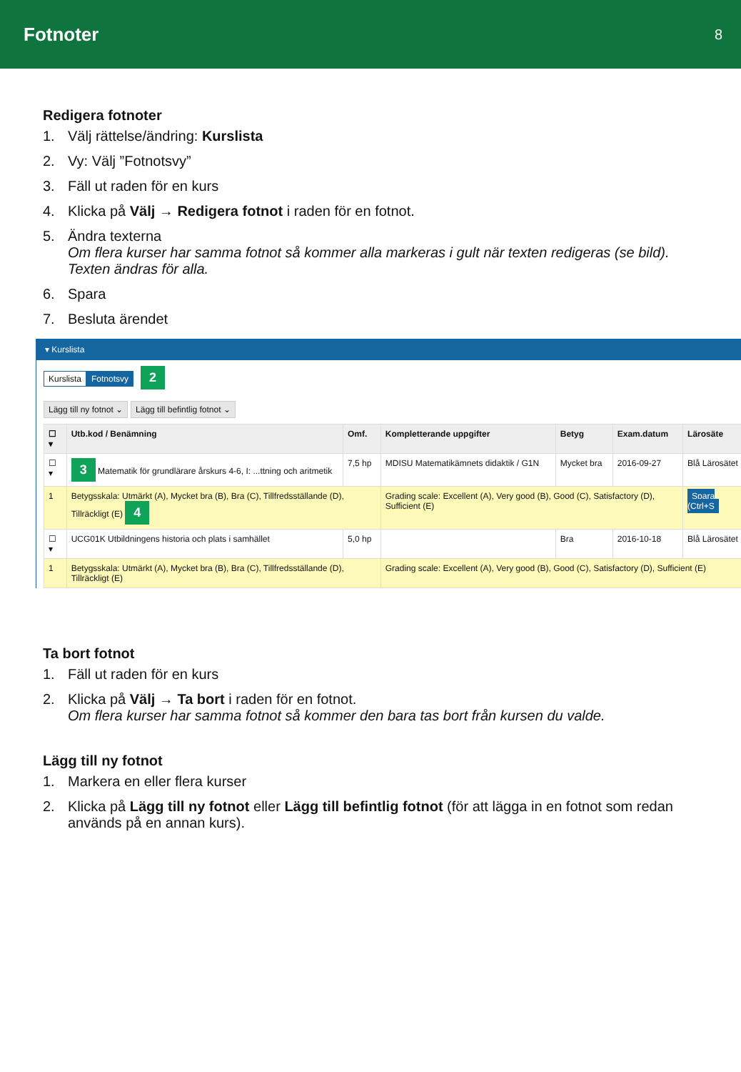Fotnoter
8
Redigera fotnoter
1. Välj rättelse/ändring: Kurslista
2. Vy: Välj ”Fotnotsvy”
3. Fäll ut raden för en kurs
4. Klicka på Välj → Redigera fotnot i raden för en fotnot.
5. Ändra texterna
Om flera kurser har samma fotnot så kommer alla markeras i gult när texten redigeras (se bild). Texten ändras för alla.
6. Spara
7. Besluta ärendet
▾ Kurslista
Kurslista Fotnotsvy 2
Lägg till ny fotnot ⌄ Lägg till befintlig fotnot ⌄
| ☐ ▾ | Utb.kod / Benämning | Omf. | Kompletterande uppgifter | Betyg | Exam.datum | Lärosäte |
| --- | --- | --- | --- | --- | --- | --- |
| ☐ ▾ | 3 Matematik för grundlärare årskurs 4-6, I: ...ttning och aritmetik | 7,5 hp | MDISU Matematikämnets didaktik / G1N | Mycket bra | 2016-09-27 | Blå Lärosätet |
| 1 | Betygsskala: Utmärkt (A), Mycket bra (B), Bra (C), Tillfredsställande (D), Tillräckligt (E) 4 | | Grading scale: Excellent (A), Very good (B), Good (C), Satisfactory (D), Sufficient (E) | | | Spara (Ctrl+S |
| ☐ ▾ | UCG01K Utbildningens historia och plats i samhället | 5,0 hp | | Bra | 2016-10-18 | Blå Lärosätet |
| 1 | Betygsskala: Utmärkt (A), Mycket bra (B), Bra (C), Tillfredsställande (D), Tillräckligt (E) | | Grading scale: Excellent (A), Very good (B), Good (C), Satisfactory (D), Sufficient (E) | | | |
Ta bort fotnot
1. Fäll ut raden för en kurs
2. Klicka på Välj → Ta bort i raden för en fotnot.
Om flera kurser har samma fotnot så kommer den bara tas bort från kursen du valde.
Lägg till ny fotnot
1. Markera en eller flera kurser
2. Klicka på Lägg till ny fotnot eller Lägg till befintlig fotnot (för att lägga in en fotnot som redan används på en annan kurs).